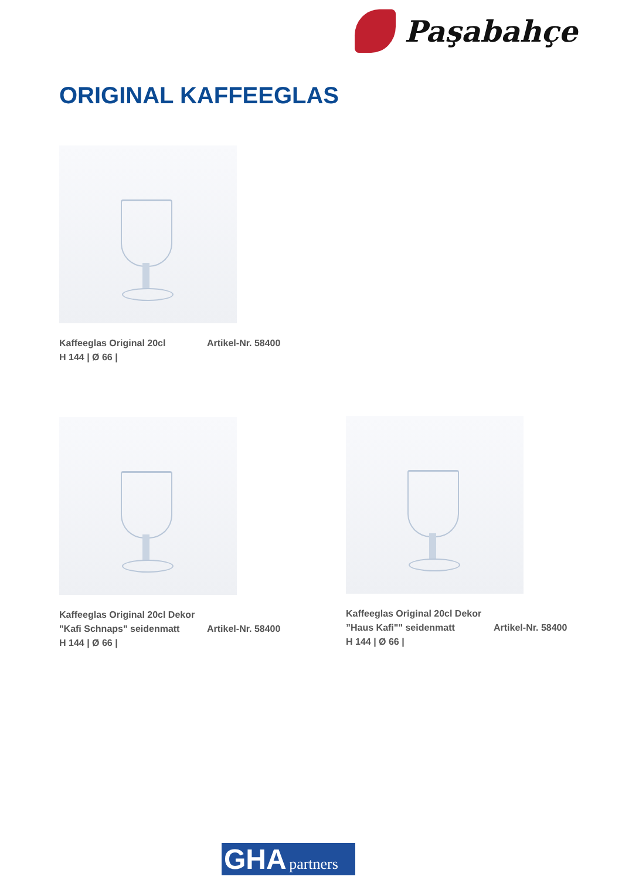Paşabahçe
ORIGINAL KAFFEEGLAS
Kaffeeglas Original 20cl Artikel-Nr. 58400
H 144 | Ø 66 |
Kaffeeglas Original 20cl Dekor
"Kafi Schnaps" seidenmatt Artikel-Nr. 58400
H 144 | Ø 66 |
Kaffeeglas Original 20cl Dekor
”Haus Kafi"" seidenmatt Artikel-Nr. 58400
H 144 | Ø 66 |
GHA partners